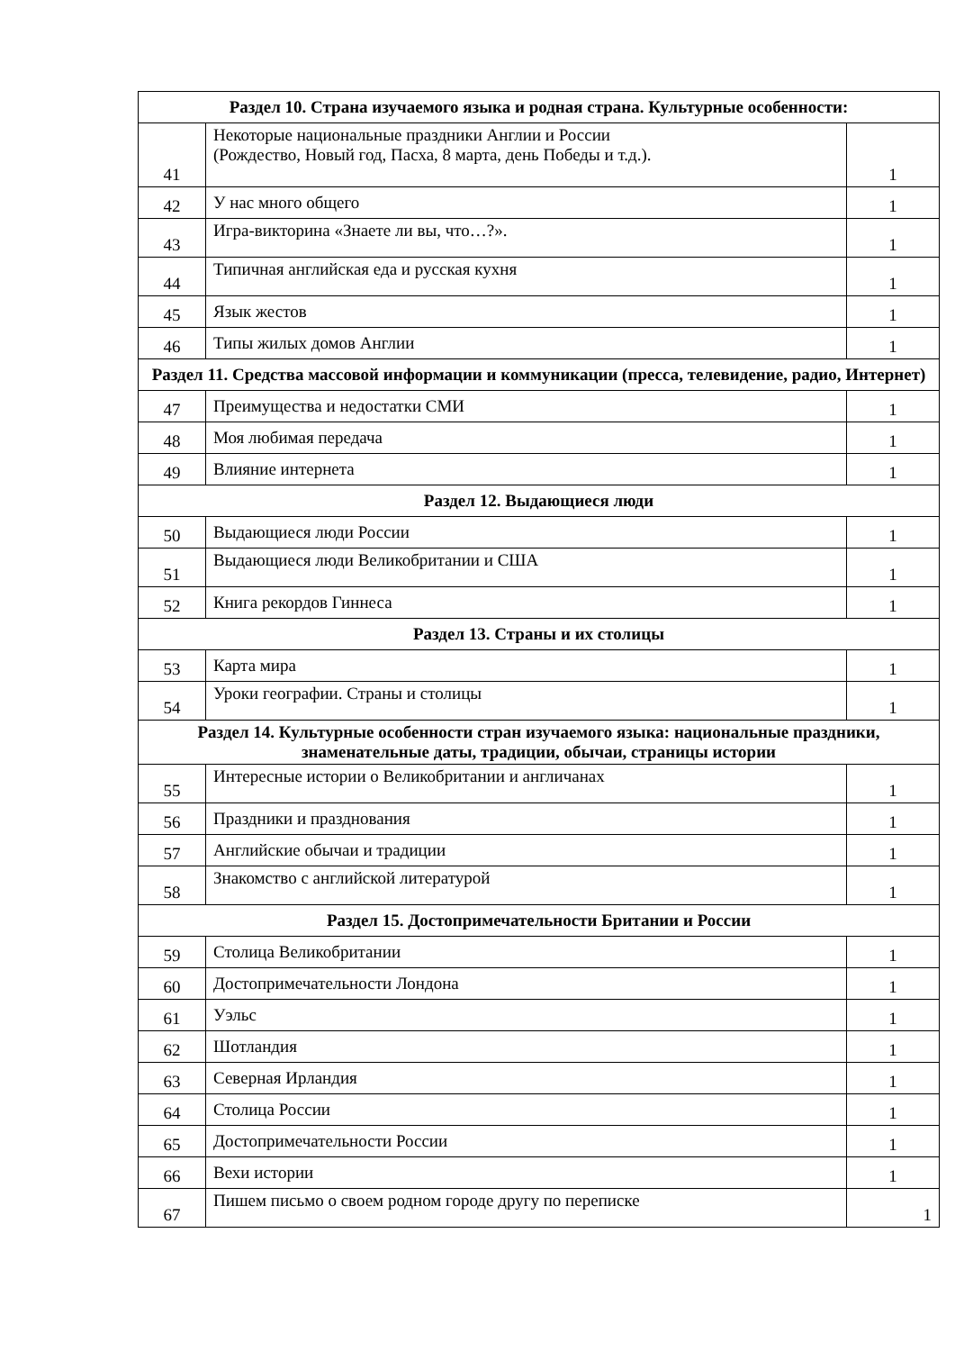| Раздел 10. Страна изучаемого языка и родная страна. Культурные особенности: | | |
| --- | --- | --- |
| 41 | Некоторые национальные праздники Англии и России (Рождество, Новый год, Пасха, 8 марта, день Победы и т.д.). | 1 |
| 42 | У нас много общего | 1 |
| 43 | Игра-викторина «Знаете ли вы, что…?». | 1 |
| 44 | Типичная английская еда и русская кухня | 1 |
| 45 | Язык жестов | 1 |
| 46 | Типы жилых домов Англии | 1 |
| Раздел 11. Средства массовой информации и коммуникации (пресса, телевидение, радио, Интернет) | | |
| 47 | Преимущества и недостатки СМИ | 1 |
| 48 | Моя любимая передача | 1 |
| 49 | Влияние интернета | 1 |
| Раздел 12. Выдающиеся люди | | |
| 50 | Выдающиеся люди России | 1 |
| 51 | Выдающиеся люди Великобритании и США | 1 |
| 52 | Книга рекордов Гиннеса | 1 |
| Раздел 13. Страны и их столицы | | |
| 53 | Карта мира | 1 |
| 54 | Уроки географии. Страны и столицы | 1 |
| Раздел 14. Культурные особенности стран изучаемого языка: национальные праздники, знаменательные даты, традиции, обычаи, страницы истории | | |
| 55 | Интересные истории о Великобритании и англичанах | 1 |
| 56 | Праздники и празднования | 1 |
| 57 | Английские обычаи и традиции | 1 |
| 58 | Знакомство с английской литературой | 1 |
| Раздел 15. Достопримечательности Британии и России | | |
| 59 | Столица Великобритании | 1 |
| 60 | Достопримечательности Лондона | 1 |
| 61 | Уэльс | 1 |
| 62 | Шотландия | 1 |
| 63 | Северная Ирландия | 1 |
| 64 | Столица России | 1 |
| 65 | Достопримечательности России | 1 |
| 66 | Вехи истории | 1 |
| 67 | Пишем письмо о своем родном городе другу по переписке | 1 |